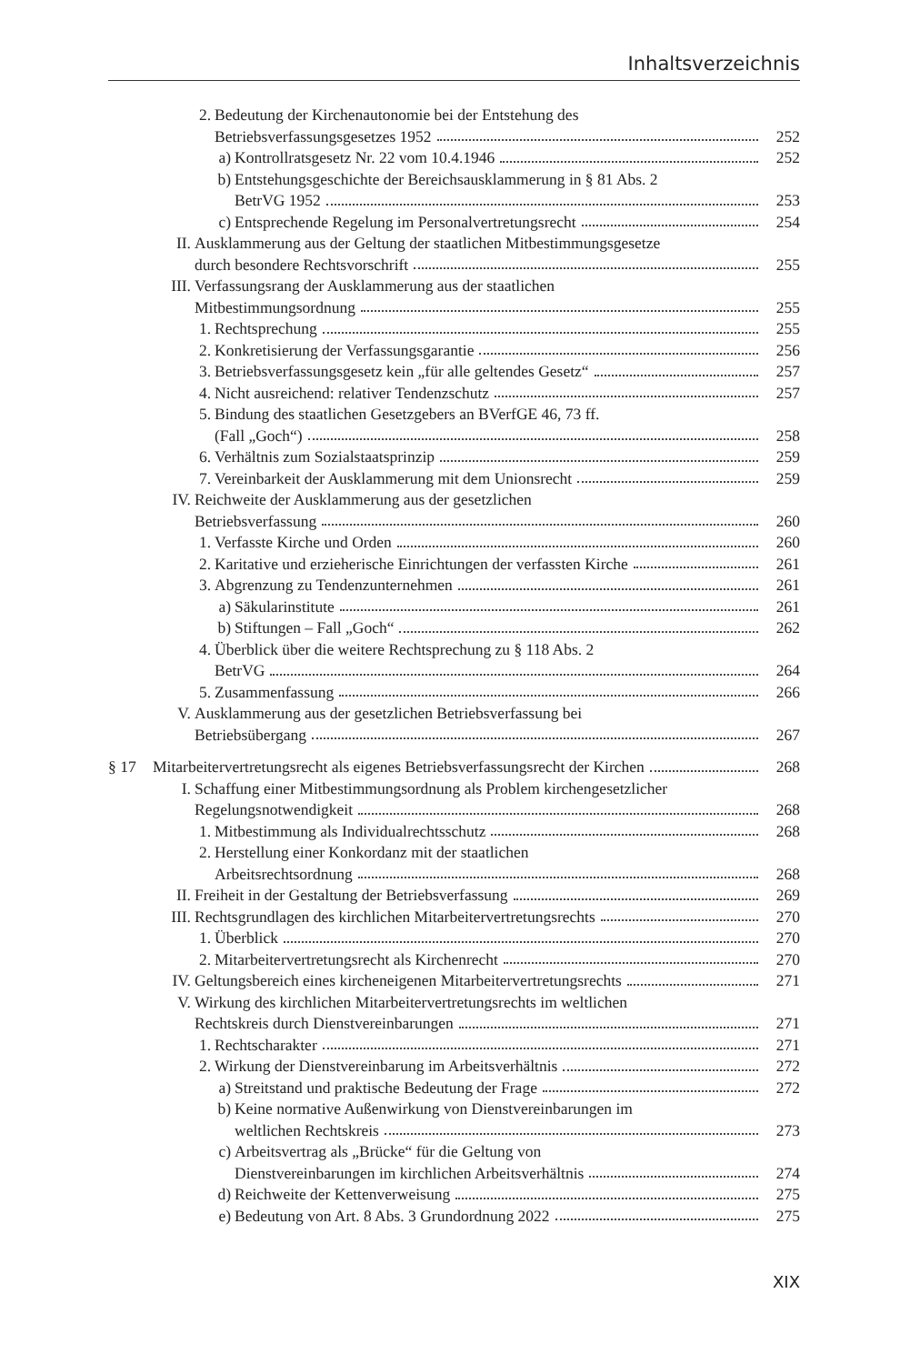Inhaltsverzeichnis
2. Bedeutung der Kirchenautonomie bei der Entstehung des
Betriebsverfassungsgesetzes 1952 252
a) Kontrollratsgesetz Nr. 22 vom 10.4.1946 252
b) Entstehungsgeschichte der Bereichsausklammerung in § 81 Abs. 2
BetrVG 1952 253
c) Entsprechende Regelung im Personalvertretungsrecht 254
II. Ausklammerung aus der Geltung der staatlichen Mitbestimmungsgesetze
durch besondere Rechtsvorschrift 255
III. Verfassungsrang der Ausklammerung aus der staatlichen
Mitbestimmungsordnung 255
1. Rechtsprechung 255
2. Konkretisierung der Verfassungsgarantie 256
3. Betriebsverfassungsgesetz kein „für alle geltendes Gesetz“ 257
4. Nicht ausreichend: relativer Tendenzschutz 257
5. Bindung des staatlichen Gesetzgebers an BVerfGE 46, 73 ff.
(Fall „Goch“) 258
6. Verhältnis zum Sozialstaatsprinzip 259
7. Vereinbarkeit der Ausklammerung mit dem Unionsrecht 259
IV. Reichweite der Ausklammerung aus der gesetzlichen
Betriebsverfassung 260
1. Verfasste Kirche und Orden 260
2. Karitative und erzieherische Einrichtungen der verfassten Kirche 261
3. Abgrenzung zu Tendenzunternehmen 261
a) Säkularinstitute 261
b) Stiftungen – Fall „Goch“ 262
4. Überblick über die weitere Rechtsprechung zu § 118 Abs. 2
BetrVG 264
5. Zusammenfassung 266
V. Ausklammerung aus der gesetzlichen Betriebsverfassung bei
Betriebsübergang 267
§ 17 Mitarbeitervertretungsrecht als eigenes Betriebsverfassungsrecht der Kirchen 268
I. Schaffung einer Mitbestimmungsordnung als Problem kirchengesetzlicher
Regelungsnotwendigkeit 268
1. Mitbestimmung als Individualrechtsschutz 268
2. Herstellung einer Konkordanz mit der staatlichen
Arbeitsrechtsordnung 268
II. Freiheit in der Gestaltung der Betriebsverfassung 269
III. Rechtsgrundlagen des kirchlichen Mitarbeitervertretungsrechts 270
1. Überblick 270
2. Mitarbeitervertretungsrecht als Kirchenrecht 270
IV. Geltungsbereich eines kircheneigenen Mitarbeitervertretungsrechts 271
V. Wirkung des kirchlichen Mitarbeitervertretungsrechts im weltlichen
Rechtskreis durch Dienstvereinbarungen 271
1. Rechtscharakter 271
2. Wirkung der Dienstvereinbarung im Arbeitsverhältnis 272
a) Streitstand und praktische Bedeutung der Frage 272
b) Keine normative Außenwirkung von Dienstvereinbarungen im
weltlichen Rechtskreis 273
c) Arbeitsvertrag als „Brücke“ für die Geltung von
Dienstvereinbarungen im kirchlichen Arbeitsverhältnis 274
d) Reichweite der Kettenverweisung 275
e) Bedeutung von Art. 8 Abs. 3 Grundordnung 2022 275
XIX